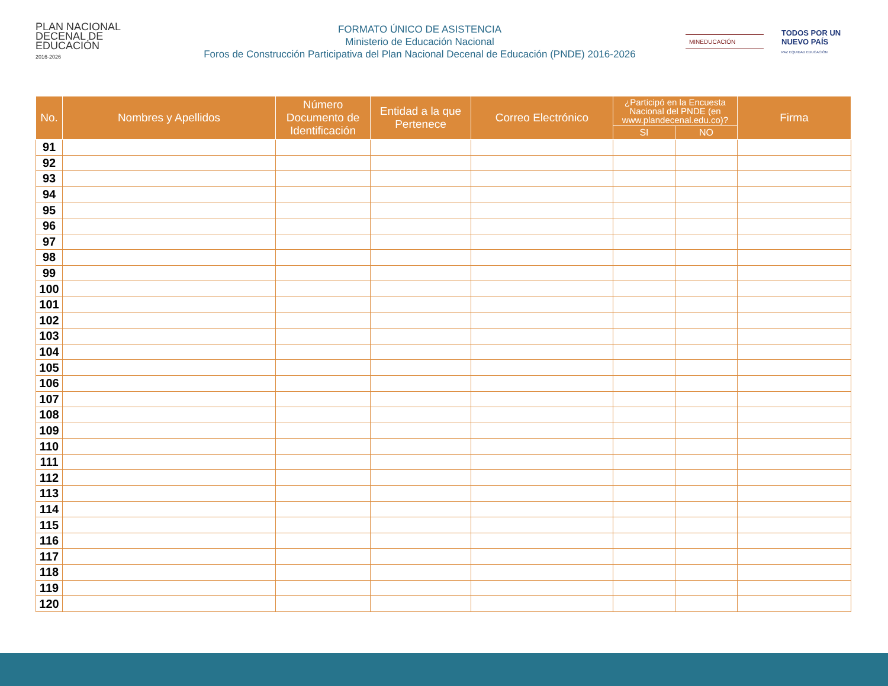PLAN NACIONAL
DECENAL DE
EDUCACIÓN
2016-2026
FORMATO ÚNICO DE ASISTENCIA
Ministerio de Educación Nacional
Foros de Construcción Participativa del Plan Nacional Decenal de Educación (PNDE) 2016-2026
MINEDUCACIÓN
TODOS POR UN
NUEVO PAÍS
PAZ EQUIDAD EDUCACIÓN
| No. | Nombres y Apellidos | Número Documento de Identificación | Entidad a la que Pertenece | Correo Electrónico | ¿Participó en la Encuesta Nacional del PNDE (en www.plandecenal.edu.co)? | | Firma |
| --- | --- | --- | --- | --- | --- | --- | --- |
| | | | | | SI | NO | |
| 91 | | | | | | | |
| 92 | | | | | | | |
| 93 | | | | | | | |
| 94 | | | | | | | |
| 95 | | | | | | | |
| 96 | | | | | | | |
| 97 | | | | | | | |
| 98 | | | | | | | |
| 99 | | | | | | | |
| 100 | | | | | | | |
| 101 | | | | | | | |
| 102 | | | | | | | |
| 103 | | | | | | | |
| 104 | | | | | | | |
| 105 | | | | | | | |
| 106 | | | | | | | |
| 107 | | | | | | | |
| 108 | | | | | | | |
| 109 | | | | | | | |
| 110 | | | | | | | |
| 111 | | | | | | | |
| 112 | | | | | | | |
| 113 | | | | | | | |
| 114 | | | | | | | |
| 115 | | | | | | | |
| 116 | | | | | | | |
| 117 | | | | | | | |
| 118 | | | | | | | |
| 119 | | | | | | | |
| 120 | | | | | | | |